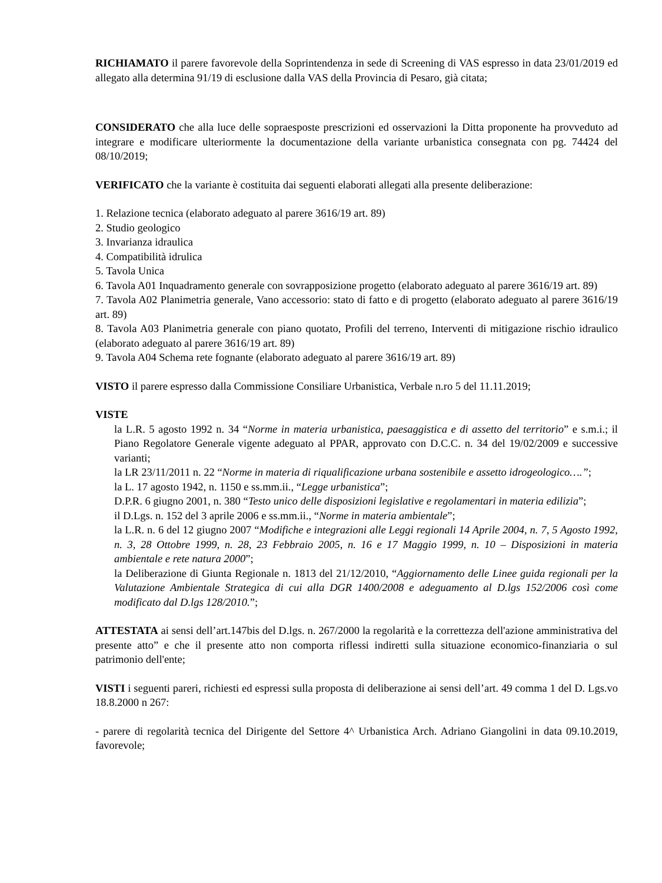RICHIAMATO il parere favorevole della Soprintendenza in sede di Screening di VAS espresso in data 23/01/2019 ed allegato alla determina 91/19 di esclusione dalla VAS della Provincia di Pesaro, già citata;
CONSIDERATO che alla luce delle sopraesposte prescrizioni ed osservazioni la Ditta proponente ha provveduto ad integrare e modificare ulteriormente la documentazione della variante urbanistica consegnata con pg. 74424 del 08/10/2019;
VERIFICATO che la variante è costituita dai seguenti elaborati allegati alla presente deliberazione:
1. Relazione tecnica (elaborato adeguato al parere 3616/19 art. 89)
2. Studio geologico
3. Invarianza idraulica
4. Compatibilità idrulica
5. Tavola Unica
6. Tavola A01 Inquadramento generale con sovrapposizione progetto (elaborato adeguato al parere 3616/19 art. 89)
7. Tavola A02 Planimetria generale, Vano accessorio: stato di fatto e di progetto (elaborato adeguato al parere 3616/19 art. 89)
8. Tavola A03 Planimetria generale con piano quotato, Profili del terreno, Interventi di mitigazione rischio idraulico (elaborato adeguato al parere 3616/19 art. 89)
9. Tavola A04 Schema rete fognante (elaborato adeguato al parere 3616/19 art. 89)
VISTO il parere espresso dalla Commissione Consiliare Urbanistica, Verbale n.ro 5 del 11.11.2019;
VISTE
la L.R. 5 agosto 1992 n. 34 “Norme in materia urbanistica, paesaggistica e di assetto del territorio” e s.m.i.; il Piano Regolatore Generale vigente adeguato al PPAR, approvato con D.C.C. n. 34 del 19/02/2009 e successive varianti;
la LR 23/11/2011 n. 22 “Norme in materia di riqualificazione urbana sostenibile e assetto idrogeologico….”;
la L. 17 agosto 1942, n. 1150 e ss.mm.ii., “Legge urbanistica”;
D.P.R. 6 giugno 2001, n. 380 “Testo unico delle disposizioni legislative e regolamentari in materia edilizia”;
il D.Lgs. n. 152 del 3 aprile 2006 e ss.mm.ii., “Norme in materia ambientale”;
la L.R. n. 6 del 12 giugno 2007 “Modifiche e integrazioni alle Leggi regionali 14 Aprile 2004, n. 7, 5 Agosto 1992, n. 3, 28 Ottobre 1999, n. 28, 23 Febbraio 2005, n. 16 e 17 Maggio 1999, n. 10 – Disposizioni in materia ambientale e rete natura 2000”;
la Deliberazione di Giunta Regionale n. 1813 del 21/12/2010, “Aggiornamento delle Linee guida regionali per la Valutazione Ambientale Strategica di cui alla DGR 1400/2008 e adeguamento al D.lgs 152/2006 così come modificato dal D.lgs 128/2010.”;
ATTESTATA ai sensi dell’art.147bis del D.lgs. n. 267/2000 la regolarità e la correttezza dell'azione amministrativa del presente atto” e che il presente atto non comporta riflessi indiretti sulla situazione economico-finanziaria o sul patrimonio dell'ente;
VISTI i seguenti pareri, richiesti ed espressi sulla proposta di deliberazione ai sensi dell’art. 49 comma 1 del D. Lgs.vo 18.8.2000 n 267:
- parere di regolarità tecnica del Dirigente del Settore 4^ Urbanistica Arch. Adriano Giangolini in data 09.10.2019, favorevole;